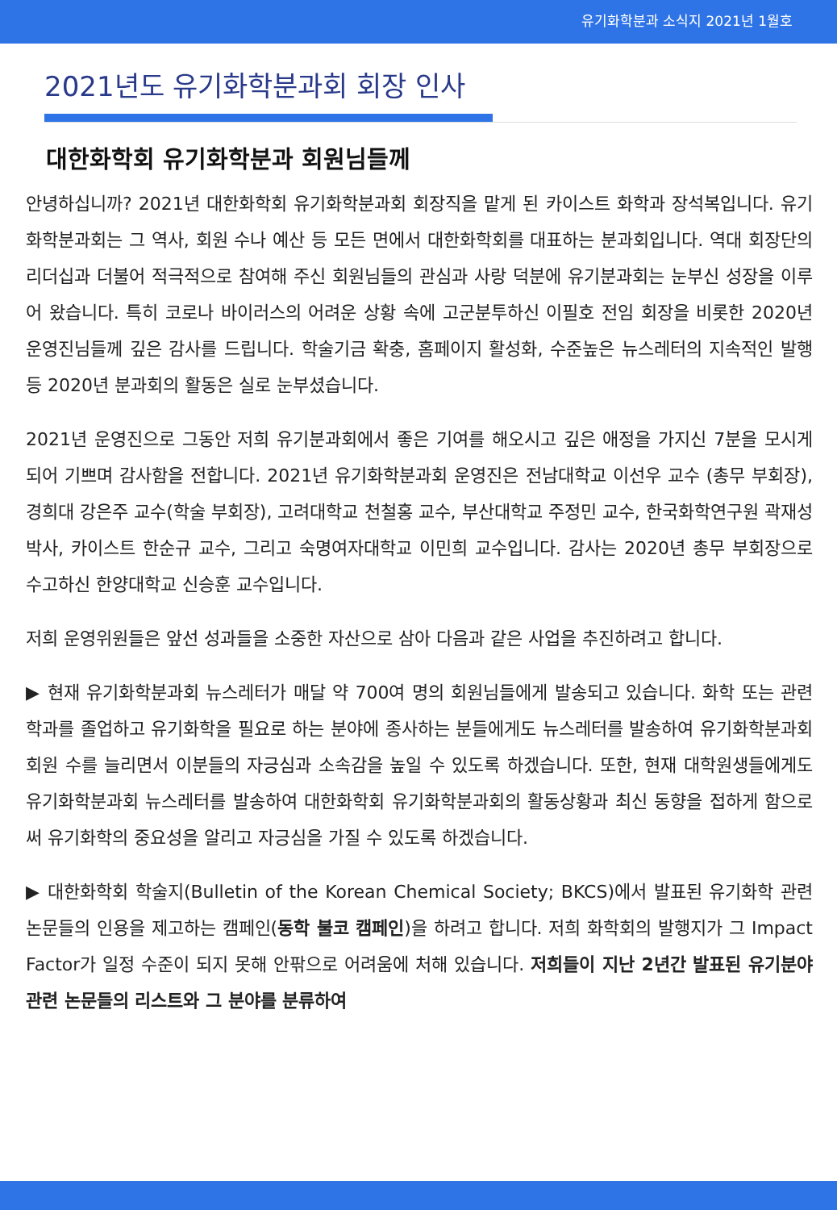유기화학분과 소식지 2021년 1월호
2021년도 유기화학분과회 회장 인사
대한화학회 유기화학분과 회원님들께
안녕하십니까? 2021년 대한화학회 유기화학분과회 회장직을 맡게 된 카이스트 화학과 장석복입니다. 유기화학분과회는 그 역사, 회원 수나 예산 등 모든 면에서 대한화학회를 대표하는 분과회입니다. 역대 회장단의 리더십과 더불어 적극적으로 참여해 주신 회원님들의 관심과 사랑 덕분에 유기분과회는 눈부신 성장을 이루어 왔습니다. 특히 코로나 바이러스의 어려운 상황 속에 고군분투하신 이필호 전임 회장을 비롯한 2020년 운영진님들께 깊은 감사를 드립니다. 학술기금 확충, 홈페이지 활성화, 수준높은 뉴스레터의 지속적인 발행 등 2020년 분과회의 활동은 실로 눈부셨습니다.
2021년 운영진으로 그동안 저희 유기분과회에서 좋은 기여를 해오시고 깊은 애정을 가지신 7분을 모시게 되어 기쁘며 감사함을 전합니다. 2021년 유기화학분과회 운영진은 전남대학교 이선우 교수 (총무 부회장), 경희대 강은주 교수(학술 부회장), 고려대학교 천철홍 교수, 부산대학교 주정민 교수, 한국화학연구원 곽재성 박사, 카이스트 한순규 교수, 그리고 숙명여자대학교 이민희 교수입니다. 감사는 2020년 총무 부회장으로 수고하신 한양대학교 신승훈 교수입니다.
저희 운영위원들은 앞선 성과들을 소중한 자산으로 삼아 다음과 같은 사업을 추진하려고 합니다.
▶ 현재 유기화학분과회 뉴스레터가 매달 약 700여 명의 회원님들에게 발송되고 있습니다. 화학 또는 관련학과를 졸업하고 유기화학을 필요로 하는 분야에 종사하는 분들에게도 뉴스레터를 발송하여 유기화학분과회 회원 수를 늘리면서 이분들의 자긍심과 소속감을 높일 수 있도록 하겠습니다. 또한, 현재 대학원생들에게도 유기화학분과회 뉴스레터를 발송하여 대한화학회 유기화학분과회의 활동상황과 최신 동향을 접하게 함으로써 유기화학의 중요성을 알리고 자긍심을 가질 수 있도록 하겠습니다.
▶ 대한화학회 학술지(Bulletin of the Korean Chemical Society; BKCS)에서 발표된 유기화학 관련 논문들의 인용을 제고하는 캠페인(동학 불코 캠페인)을 하려고 합니다. 저희 화학회의 발행지가 그 Impact Factor가 일정 수준이 되지 못해 안팎으로 어려움에 처해 있습니다. 저희들이 지난 2년간 발표된 유기분야 관련 논문들의 리스트와 그 분야를 분류하여